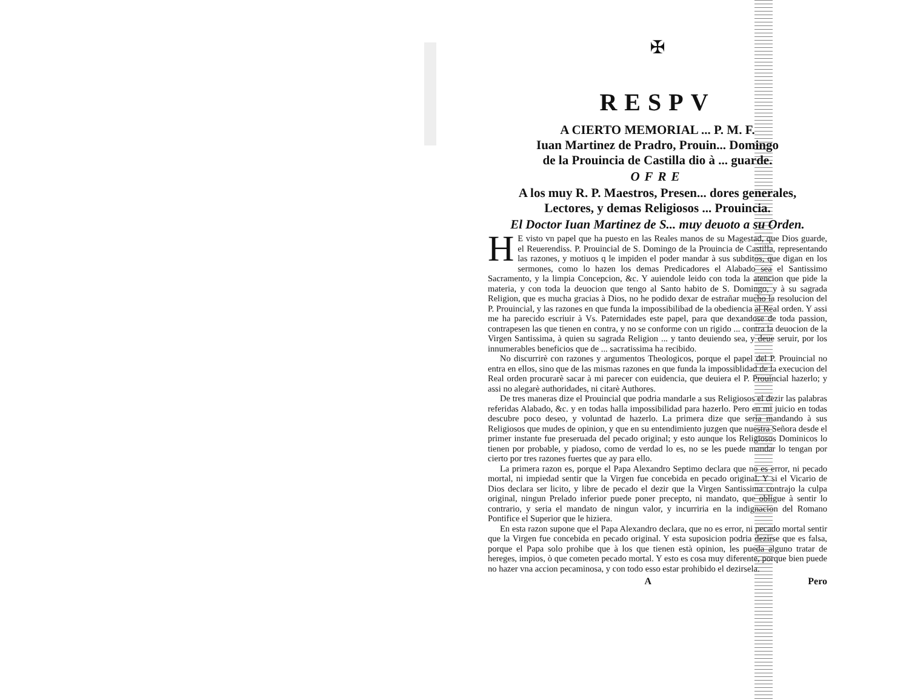✠
RESPV
A CIERTO MEMORIAL ... P. M. F.
Iuan Martinez de Pradro, Prouin... Domingo
de la Prouincia de Castilla dio à ... guarde.
OFRE
A los muy R. P. Maestros, Presen... dores generales,
Lectores, y demas Religiosos ... Prouincia.
El Doctor Iuan Martinez de S... muy deuoto a su Orden.
HE visto vn papel que ha puesto en las Reales manos de su Magestad, que Dios guarde, el Reuerendiss. P. Prouincial de S. Domingo de la Prouincia de Castilla, representando las razones, y motiuos q le impiden el poder mandar à sus subditos, que digan en los sermones, como lo hazen los demas Predicadores el Alabado sea el Santissimo Sacramento, y la limpia Concepcion, &c. Y auiendole leido con toda la atencion que pide la materia, y con toda la deuocion que tengo al Santo habito de S. Domingo, y à su sagrada Religion, que es mucha gracias à Dios, no he podido dexar de estrañar mucho la resolucion del P. Prouincial, y las razones en que funda la impossibilibad de la obediencia al Real orden. Y assi me ha parecido escriuir à Vs. Paternidades este papel, para que dexandose de toda passion, contrapesen las que tienen en contra, y no se conforme con un rigido ... contra la deuocion de la Virgen Santissima, à quien su sagrada Religion ... y tanto deuiendo sea, y deue seruir, por los innumerables beneficios que de ... sacratissima ha recibido.
No discurrirè con razones y argumentos Theologicos, porque el papel del P. Prouincial no entra en ellos, sino que de las mismas razones en que funda la impossiblidad de la execucion del Real orden procurarè sacar à mi parecer con euidencia, que deuiera el P. Prouincial hazerlo; y assi no alegarè authoridades, ni citarè Authores.
De tres maneras dize el Prouincial que podria mandarle a sus Religiosos el dezir las palabras referidas Alabado, &c. y en todas halla impossibilidad para hazerlo. Pero en mi juicio en todas descubre poco deseo, y voluntad de hazerlo. La primera dize que seria mandando à sus Religiosos que mudes de opinion, y que en su entendimiento juzgen que nuestra Señora desde el primer instante fue preseruada del pecado original; y esto aunque los Religiosos Dominicos lo tienen por probable, y piadoso, como de verdad lo es, no se les puede mandar lo tengan por cierto por tres razones fuertes que ay para ello.
La primera razon es, porque el Papa Alexandro Septimo declara que no es error, ni pecado mortal, ni impiedad sentir que la Virgen fue concebida en pecado original. Y si el Vicario de Dios declara ser licito, y libre de pecado el dezir que la Virgen Santissima contrajo la culpa original, ningun Prelado inferior puede poner precepto, ni mandato, que obligue à sentir lo contrario, y seria el mandato de ningun valor, y incurriria en la indignacion del Romano Pontifice el Superior que le hiziera.
En esta razon supone que el Papa Alexandro declara, que no es error, ni pecado mortal sentir que la Virgen fue concebida en pecado original. Y esta suposicion podria dezirse que es falsa, porque el Papa solo prohibe que à los que tienen està opinion, les pueda alguno tratar de hereges, impios, ò que cometen pecado mortal. Y esto es cosa muy diferente, porque bien puede no hazer vna accion pecaminosa, y con todo esso estar prohibido el dezirsela.
A Pero